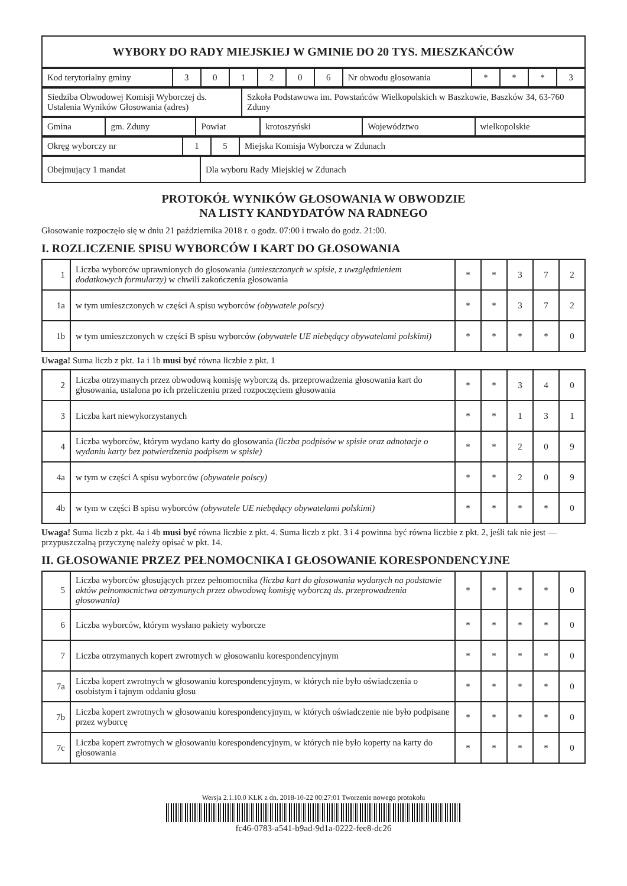| WYBORY DO RADY MIEJSKIEJ W GMINIE DO 20 TYS. MIESZKAŃCÓW |
| Kod terytorialny gminy | 3 | 0 | 1 | 2 | 0 | 6 | Nr obwodu głosowania | * | * | * | 3 |
| Siedziba Obwodowej Komisji Wyborczej ds. Ustalenia Wyników Głosowania (adres) | Szkoła Podstawowa im. Powstańców Wielkopolskich w Baszkowie, Baszków 34, 63-760 Zduny |
| Gmina | gm. Zduny | Powiat | krotoszyński | Województwo | wielkopolskie |
| Okręg wyborczy nr | 1 | 5 | Miejska Komisja Wyborcza w Zdunach |
| Obejmujący 1 mandat | Dla wyboru Rady Miejskiej w Zdunach |
PROTOKÓŁ WYNIKÓW GŁOSOWANIA W OBWODZIE
NA LISTY KANDYDATÓW NA RADNEGO
Głosowanie rozpoczęło się w dniu 21 października 2018 r. o godz. 07:00 i trwało do godz. 21:00.
I. ROZLICZENIE SPISU WYBORCÓW I KART DO GŁOSOWANIA
| 1 | Liczba wyborców uprawnionych do głosowania (umieszczonych w spisie, z uwzględnieniem dodatkowych formularzy) w chwili zakończenia głosowania | * | * | 3 | 7 | 2 |
| 1a | w tym umieszczonych w części A spisu wyborców (obywatele polscy) | * | * | 3 | 7 | 2 |
| 1b | w tym umieszczonych w części B spisu wyborców (obywatele UE niebędący obywatelami polskimi) | * | * | * | * | 0 |
Uwaga! Suma liczb z pkt. 1a i 1b musi być równa liczbie z pkt. 1
| 2 | Liczba otrzymanych przez obwodową komisję wyborczą ds. przeprowadzenia głosowania kart do głosowania, ustalona po ich przeliczeniu przed rozpoczęciem głosowania | * | * | 3 | 4 | 0 |
| 3 | Liczba kart niewykorzystanych | * | * | 1 | 3 | 1 |
| 4 | Liczba wyborców, którym wydano karty do głosowania (liczba podpisów w spisie oraz adnotacje o wydaniu karty bez potwierdzenia podpisem w spisie) | * | * | 2 | 0 | 9 |
| 4a | w tym w części A spisu wyborców (obywatele polscy) | * | * | 2 | 0 | 9 |
| 4b | w tym w części B spisu wyborców (obywatele UE niebędący obywatelami polskimi) | * | * | * | * | 0 |
Uwaga! Suma liczb z pkt. 4a i 4b musi być równa liczbie z pkt. 4. Suma liczb z pkt. 3 i 4 powinna być równa liczbie z pkt. 2, jeśli tak nie jest — przypuszczalną przyczynę należy opisać w pkt. 14.
II. GŁOSOWANIE PRZEZ PEŁNOMOCNIKA I GŁOSOWANIE KORESPONDENCYJNE
| 5 | Liczba wyborców głosujących przez pełnomocnika (liczba kart do głosowania wydanych na podstawie aktów pełnomocnictwa otrzymanych przez obwodową komisję wyborczą ds. przeprowadzenia głosowania) | * | * | * | * | 0 |
| 6 | Liczba wyborców, którym wysłano pakiety wyborcze | * | * | * | * | 0 |
| 7 | Liczba otrzymanych kopert zwrotnych w głosowaniu korespondencyjnym | * | * | * | * | 0 |
| 7a | Liczba kopert zwrotnych w głosowaniu korespondencyjnym, w których nie było oświadczenia o osobistym i tajnym oddaniu głosu | * | * | * | * | 0 |
| 7b | Liczba kopert zwrotnych w głosowaniu korespondencyjnym, w których oświadczenie nie było podpisane przez wyborcę | * | * | * | * | 0 |
| 7c | Liczba kopert zwrotnych w głosowaniu korespondencyjnym, w których nie było koperty na karty do głosowania | * | * | * | * | 0 |
Wersja 2.1.10.0 KLK z dn. 2018-10-22 00:27:01 Tworzenie nowego protokołu
fc46-0783-a541-b9ad-9d1a-0222-fee8-dc26